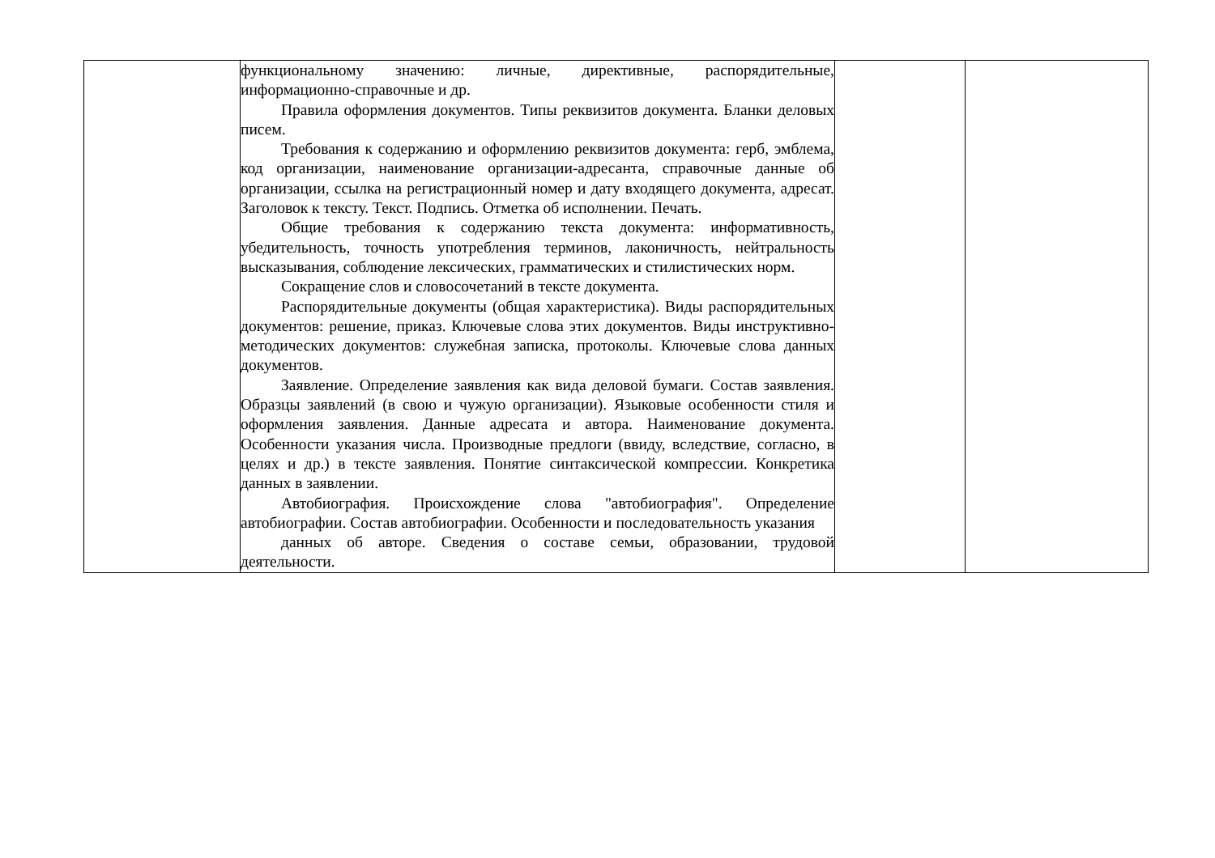| | функциональному значению: личные, директивные, распорядительные, информационно-справочные и др. Правила оформления документов. Типы реквизитов документа. Бланки деловых писем. Требования к содержанию и оформлению реквизитов документа: герб, эмблема, код организации, наименование организации-адресанта, справочные данные об организации, ссылка на регистрационный номер и дату входящего документа, адресат. Заголовок к тексту. Текст. Подпись. Отметка об исполнении. Печать. Общие требования к содержанию текста документа: информативность, убедительность, точность употребления терминов, лаконичность, нейтральность высказывания, соблюдение лексических, грамматических и стилистических норм. Сокращение слов и словосочетаний в тексте документа. Распорядительные документы (общая характеристика). Виды распорядительных документов: решение, приказ. Ключевые слова этих документов. Виды инструктивно-методических документов: служебная записка, протоколы. Ключевые слова данных документов. Заявление. Определение заявления как вида деловой бумаги. Состав заявления. Образцы заявлений (в свою и чужую организации). Языковые особенности стиля и оформления заявления. Данные адресата и автора. Наименование документа. Особенности указания числа. Производные предлоги (ввиду, вследствие, согласно, в целях и др.) в тексте заявления. Понятие синтаксической компрессии. Конкретика данных в заявлении. Автобиография. Происхождение слова "автобиография". Определение автобиографии. Состав автобиографии. Особенности и последовательность указания данных об авторе. Сведения о составе семьи, образовании, трудовой деятельности. | | |